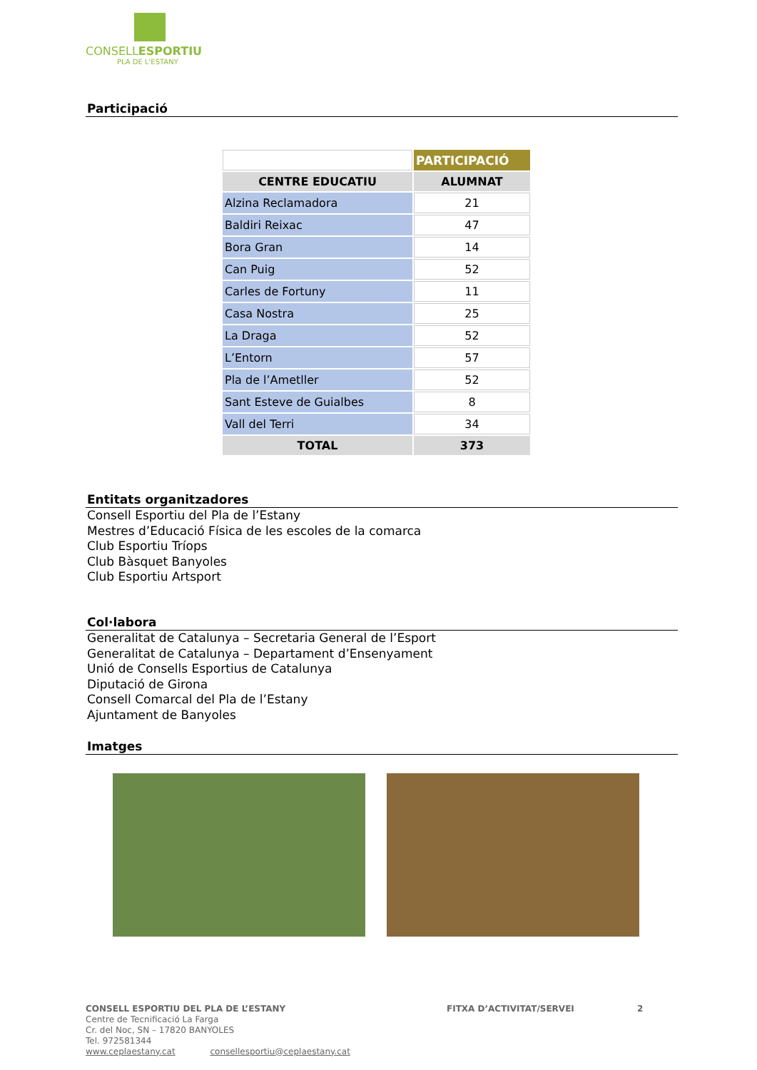CONSELLESPORTIU
PLA DE L'ESTANY
Participació
| | PARTICIPACIÓ |
| CENTRE EDUCATIU | ALUMNAT |
| Alzina Reclamadora | 21 |
| Baldiri Reixac | 47 |
| Bora Gran | 14 |
| Can Puig | 52 |
| Carles de Fortuny | 11 |
| Casa Nostra | 25 |
| La Draga | 52 |
| L’Entorn | 57 |
| Pla de l’Ametller | 52 |
| Sant Esteve de Guialbes | 8 |
| Vall del Terri | 34 |
| TOTAL | 373 |
Entitats organitzadores
Consell Esportiu del Pla de l’Estany
Mestres d’Educació Física de les escoles de la comarca
Club Esportiu Tríops
Club Bàsquet Banyoles
Club Esportiu Artsport
Col·labora
Generalitat de Catalunya – Secretaria General de l’Esport
Generalitat de Catalunya – Departament d’Ensenyament
Unió de Consells Esportius de Catalunya
Diputació de Girona
Consell Comarcal del Pla de l’Estany
Ajuntament de Banyoles
Imatges
CONSELL ESPORTIU DEL PLA DE L’ESTANY FITXA D’ACTIVITAT/SERVEI 2
Centre de Tecnificació La Farga
Cr. del Noc, SN – 17820 BANYOLES
Tel. 972581344
www.ceplaestany.cat consellesportiu@ceplaestany.cat